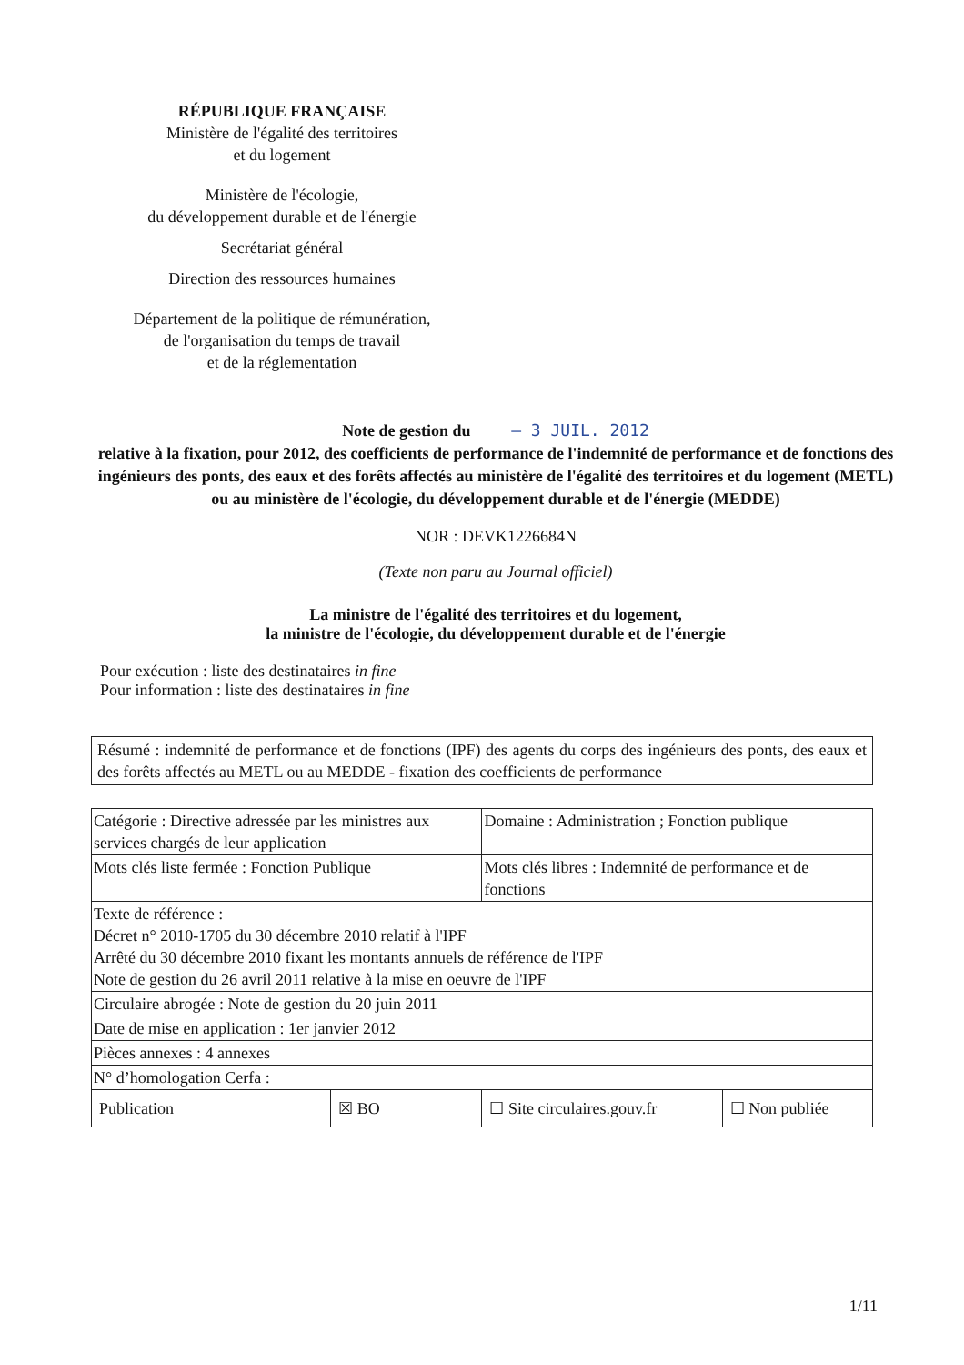RÉPUBLIQUE FRANÇAISE
Ministère de l'égalité des territoires
et du logement
Ministère de l'écologie,
du développement durable et de l'énergie
Secrétariat général
Direction des ressources humaines
Département de la politique de rémunération,
de l'organisation du temps de travail
et de la réglementation
Note de gestion du – 3 JUIL. 2012
relative à la fixation, pour 2012, des coefficients de performance de l'indemnité de performance et de fonctions des ingénieurs des ponts, des eaux et des forêts affectés au ministère de l'égalité des territoires et du logement (METL) ou au ministère de l'écologie, du développement durable et de l'énergie (MEDDE)
NOR : DEVK1226684N
(Texte non paru au Journal officiel)
La ministre de l'égalité des territoires et du logement,
la ministre de l'écologie, du développement durable et de l'énergie
Pour exécution : liste des destinataires in fine
Pour information : liste des destinataires in fine
Résumé : indemnité de performance et de fonctions (IPF) des agents du corps des ingénieurs des ponts, des eaux et des forêts affectés au METL ou au MEDDE - fixation des coefficients de performance
| Catégorie : Directive adressée par les ministres aux services chargés de leur application | | Domaine : Administration ; Fonction publique | |
| Mots clés liste fermée : Fonction Publique | | Mots clés libres : Indemnité de performance et de fonctions | |
| Texte de référence : Décret n° 2010-1705 du 30 décembre 2010 relatif à l'IPF Arrêté du 30 décembre 2010 fixant les montants annuels de référence de l'IPF Note de gestion du 26 avril 2011 relative à la mise en oeuvre de l'IPF | | | |
| Circulaire abrogée : Note de gestion du 20 juin 2011 | | | |
| Date de mise en application : 1er janvier 2012 | | | |
| Pièces annexes : 4 annexes | | | |
| N° d’homologation Cerfa : | | | |
| Publication | ☒ BO | ☐ Site circulaires.gouv.fr | ☐ Non publiée |
1/11